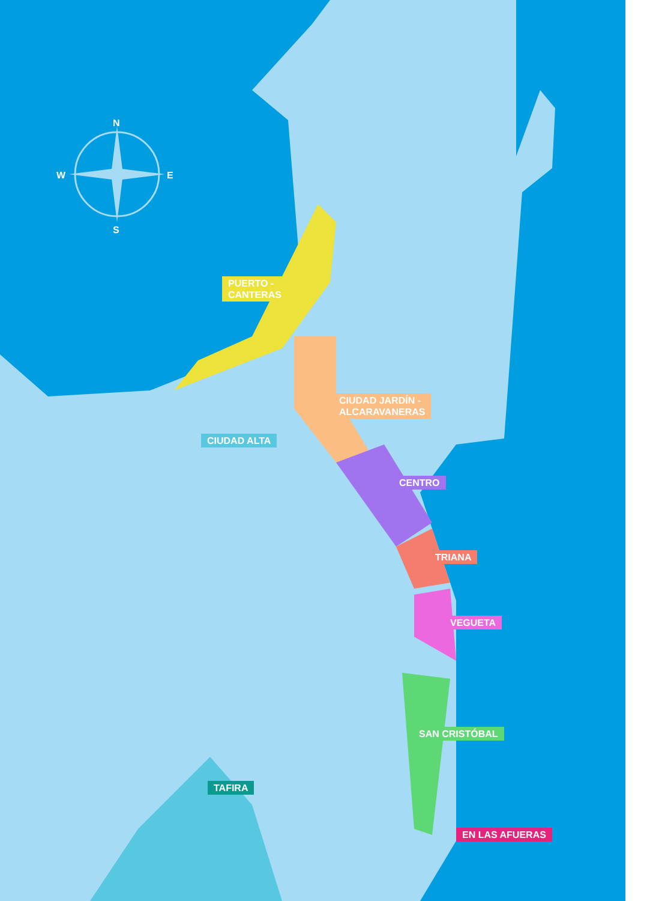N
S
W E
PUERTO -
CANTERAS
CIUDAD JARDÍN -
ALCARAVANERAS
CIUDAD ALTA
CENTRO
TRIANA
VEGUETA
SAN CRISTÓBAL
TAFIRA
EN LAS AFUERAS